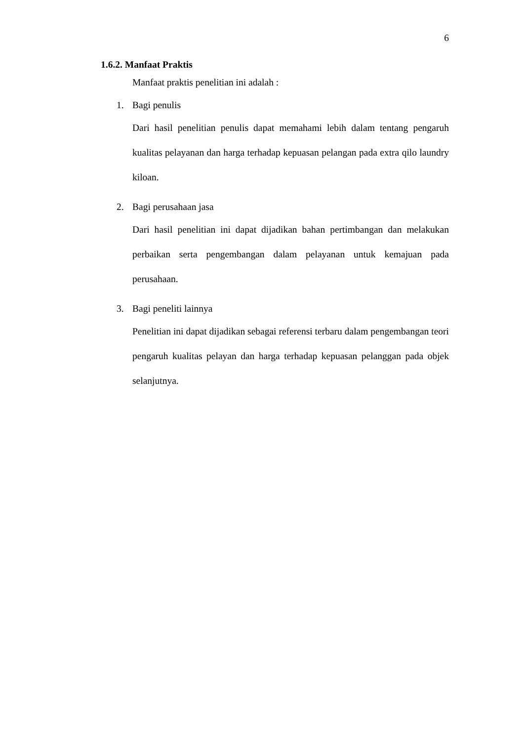6
1.6.2. Manfaat Praktis
Manfaat praktis penelitian ini adalah :
1. Bagi penulis
Dari hasil penelitian penulis dapat memahami lebih dalam tentang pengaruh kualitas pelayanan dan harga terhadap kepuasan pelangan pada extra qilo laundry kiloan.
2. Bagi perusahaan jasa
Dari hasil penelitian ini dapat dijadikan bahan pertimbangan dan melakukan perbaikan serta pengembangan dalam pelayanan untuk kemajuan pada perusahaan.
3. Bagi peneliti lainnya
Penelitian ini dapat dijadikan sebagai referensi terbaru dalam pengembangan teori pengaruh kualitas pelayan dan harga terhadap kepuasan pelanggan pada objek selanjutnya.